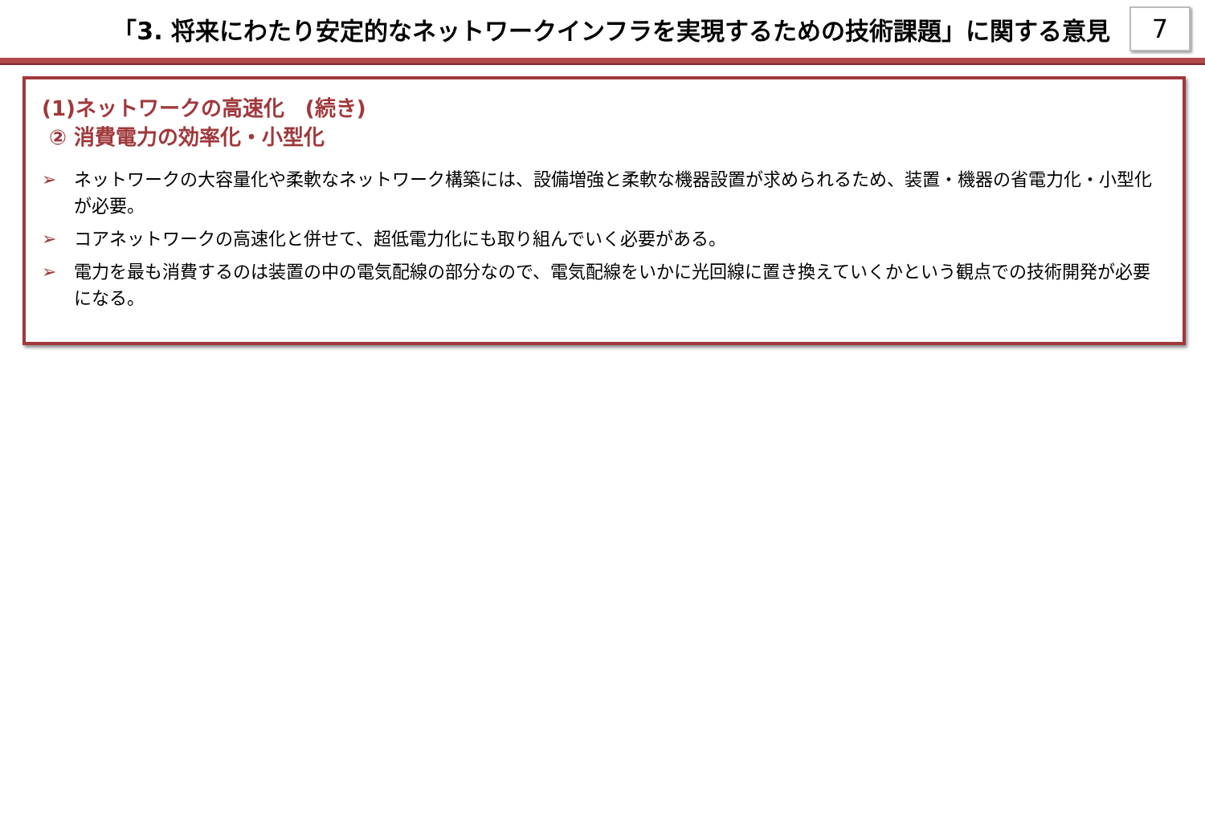「3. 将来にわたり安定的なネットワークインフラを実現するための技術課題」に関する意見
7
(1)ネットワークの高速化　(続き)
② 消費電力の効率化・小型化
➢ ネットワークの大容量化や柔軟なネットワーク構築には、設備増強と柔軟な機器設置が求められるため、装置・機器の省電力化・小型化が必要。
➢ コアネットワークの高速化と併せて、超低電力化にも取り組んでいく必要がある。
➢ 電力を最も消費するのは装置の中の電気配線の部分なので、電気配線をいかに光回線に置き換えていくかという観点での技術開発が必要になる。